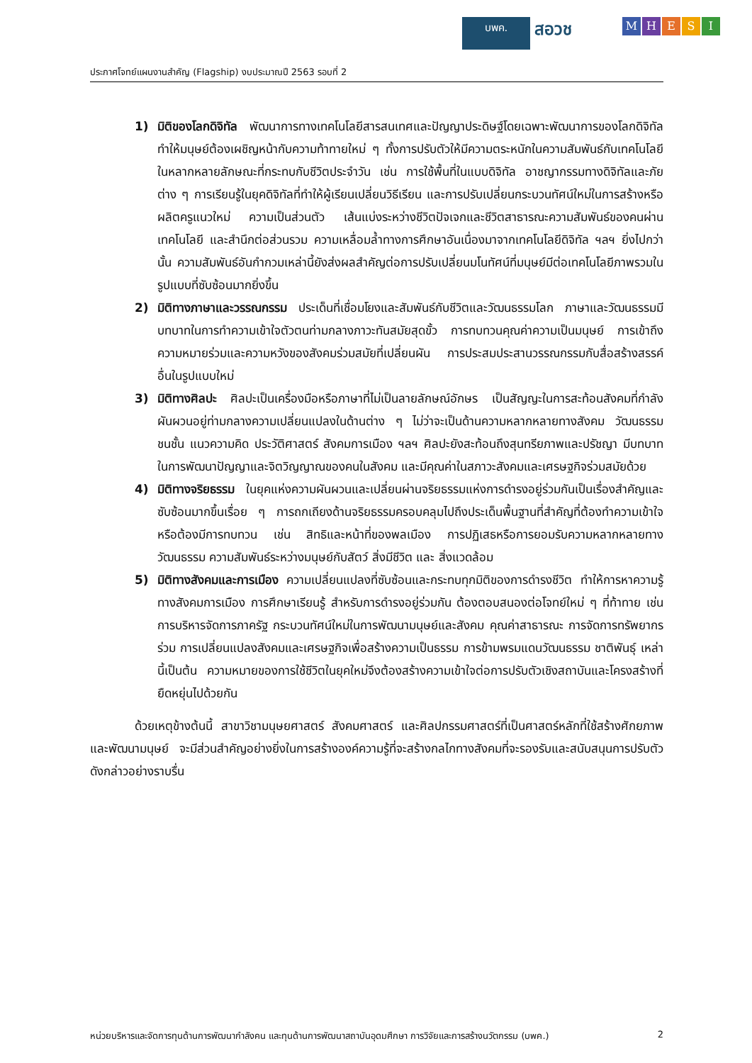บพค.
สอวช
MHESI
ประกาศโจทย์แผนงานสำคัญ (Flagship) งบประมาณปี 2563 รอบที่ 2
1) มิติของโลกดิจิทัล พัฒนาการทางเทคโนโลยีสารสนเทศและปัญญาประดิษฐ์โดยเฉพาะพัฒนาการของโลกดิจิทัลทำให้มนุษย์ต้องเผชิญหน้ากับความท้าทายใหม่ ๆ ทั้งการปรับตัวให้มีความตระหนักในความสัมพันธ์กับเทคโนโลยีในหลากหลายลักษณะที่กระทบกับชีวิตประจำวัน เช่น การใช้พื้นที่ในแบบดิจิทัล อาชญากรรมทางดิจิทัลและภัยต่าง ๆ การเรียนรู้ในยุคดิจิทัลที่ทำให้ผู้เรียนเปลี่ยนวิธีเรียน และการปรับเปลี่ยนกระบวนทัศน์ใหม่ในการสร้างหรือผลิตครูแนวใหม่ ความเป็นส่วนตัว เส้นแบ่งระหว่างชีวิตปัจเจกและชีวิตสาธารณะความสัมพันธ์ของคนผ่านเทคโนโลยี และสำนึกต่อส่วนรวม ความเหลื่อมล้ำทางการศึกษาอันเนื่องมาจากเทคโนโลยีดิจิทัล ฯลฯ ยิ่งไปกว่านั้น ความสัมพันธ์อันกำกวมเหล่านี้ยังส่งผลสำคัญต่อการปรับเปลี่ยนมโนทัศน์ที่มนุษย์มีต่อเทคโนโลยีภาพรวมในรูปแบบที่ซับซ้อนมากยิ่งขึ้น
2) มิติทางภาษาและวรรณกรรม ประเด็นที่เชื่อมโยงและสัมพันธ์กับชีวิตและวัฒนธรรมโลก ภาษาและวัฒนธรรมมีบทบาทในการทำความเข้าใจตัวตนท่ามกลางภาวะทันสมัยสุดขั้ว การทบทวนคุณค่าความเป็นมนุษย์ การเข้าถึงความหมายร่วมและความหวังของสังคมร่วมสมัยที่เปลี่ยนผัน การประสมประสานวรรณกรรมกับสื่อสร้างสรรค์อื่นในรูปแบบใหม่
3) มิติทางศิลปะ ศิลปะเป็นเครื่องมือหรือภาษาที่ไม่เป็นลายลักษณ์อักษร เป็นสัญญะในการสะท้อนสังคมที่กำลังผันผวนอยู่ท่ามกลางความเปลี่ยนแปลงในด้านต่าง ๆ ไม่ว่าจะเป็นด้านความหลากหลายทางสังคม วัฒนธรรม ชนชั้น แนวความคิด ประวัติศาสตร์ สังคมการเมือง ฯลฯ ศิลปะยังสะท้อนถึงสุนทรียภาพและปรัชญา มีบทบาทในการพัฒนาปัญญาและจิตวิญญาณของคนในสังคม และมีคุณค่าในสภาวะสังคมและเศรษฐกิจร่วมสมัยด้วย
4) มิติทางจริยธรรม ในยุคแห่งความผันผวนและเปลี่ยนผ่านจริยธรรมแห่งการดำรงอยู่ร่วมกันเป็นเรื่องสำคัญและซับซ้อนมากขึ้นเรื่อย ๆ การถกเถียงด้านจริยธรรมครอบคลุมไปถึงประเด็นพื้นฐานที่สำคัญที่ต้องทำความเข้าใจหรือต้องมีการทบทวน เช่น สิทธิและหน้าที่ของพลเมือง การปฏิเสธหรือการยอมรับความหลากหลายทางวัฒนธรรม ความสัมพันธ์ระหว่างมนุษย์กับสัตว์ สิ่งมีชีวิต และ สิ่งแวดล้อม
5) มิติทางสังคมและการเมือง ความเปลี่ยนแปลงที่ซับซ้อนและกระทบทุกมิติของการดำรงชีวิต ทำให้การหาความรู้ทางสังคมการเมือง การศึกษาเรียนรู้ สำหรับการดำรงอยู่ร่วมกัน ต้องตอบสนองต่อโจทย์ใหม่ ๆ ที่ท้าทาย เช่น การบริหารจัดการภาครัฐ กระบวนทัศน์ใหม่ในการพัฒนามนุษย์และสังคม คุณค่าสาธารณะ การจัดการทรัพยากรร่วม การเปลี่ยนแปลงสังคมและเศรษฐกิจเพื่อสร้างความเป็นธรรม การข้ามพรมแดนวัฒนธรรม ชาติพันธุ์ เหล่านี้เป็นต้น ความหมายของการใช้ชีวิตในยุคใหม่จึงต้องสร้างความเข้าใจต่อการปรับตัวเชิงสถาบันและโครงสร้างที่ยืดหยุ่นไปด้วยกัน
ด้วยเหตุข้างต้นนี้ สาขาวิชามนุษยศาสตร์ สังคมศาสตร์ และศิลปกรรมศาสตร์ที่เป็นศาสตร์หลักที่ใช้สร้างศักยภาพและพัฒนามนุษย์ จะมีส่วนสำคัญอย่างยิ่งในการสร้างองค์ความรู้ที่จะสร้างกลไกทางสังคมที่จะรองรับและสนับสนุนการปรับตัวดังกล่าวอย่างราบรื่น
หน่วยบริหารและจัดการทุนด้านการพัฒนากำลังคน และทุนด้านการพัฒนาสถาบันอุดมศึกษา การวิจัยและการสร้างนวัตกรรม (บพค.) 2